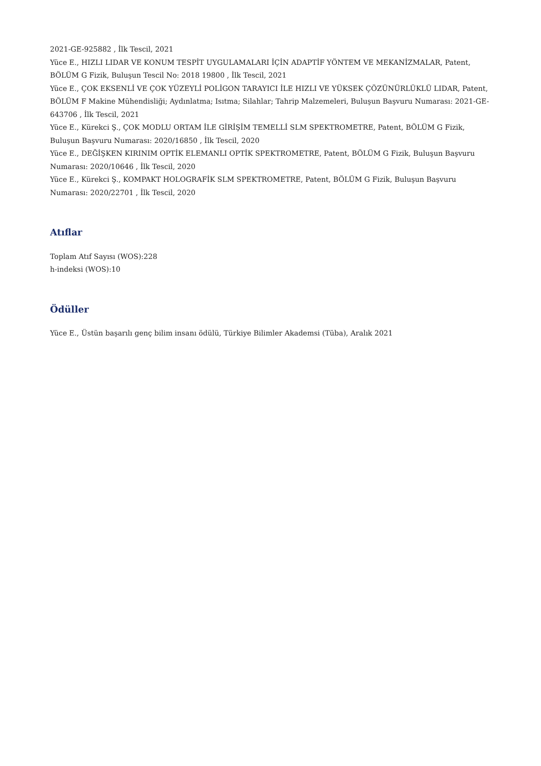2021-GE-925882 , İlk Tescil, 2021
Yüce E., HIZLI LIDAR VE KONUM TESPİT UYGULAMALARI İÇİN ADAPTİF YÖNTEM VE MEKANİZMALAR, Patent, BÖLÜM G Fizik, Buluşun Tescil No: 2018 19800 , İlk Tescil, 2021
Yüce E., ÇOK EKSENLİ VE ÇOK YÜZEYLİ POLİGON TARAYICI İLE HIZLI VE YÜKSEK ÇÖZÜNÜRLÜKLÜ LIDAR, Patent, BÖLÜM F Makine Mühendisliği; Aydınlatma; Isıtma; Silahlar; Tahrip Malzemeleri, Buluşun Başvuru Numarası: 2021-GE-643706 , İlk Tescil, 2021
Yüce E., Kürekci Ş., ÇOK MODLU ORTAM İLE GİRİŞİM TEMELLİ SLM SPEKTROMETRE, Patent, BÖLÜM G Fizik, Buluşun Başvuru Numarası: 2020/16850 , İlk Tescil, 2020
Yüce E., DEĞİŞKEN KIRINIM OPTİK ELEMANLI OPTİK SPEKTROMETRE, Patent, BÖLÜM G Fizik, Buluşun Başvuru Numarası: 2020/10646 , İlk Tescil, 2020
Yüce E., Kürekci Ş., KOMPAKT HOLOGRAFİK SLM SPEKTROMETRE, Patent, BÖLÜM G Fizik, Buluşun Başvuru Numarası: 2020/22701 , İlk Tescil, 2020
Atıflar
Toplam Atıf Sayısı (WOS):228
h-indeksi (WOS):10
Ödüller
Yüce E., Üstün başarılı genç bilim insanı ödülü, Türkiye Bilimler Akademsi (Tüba), Aralık 2021